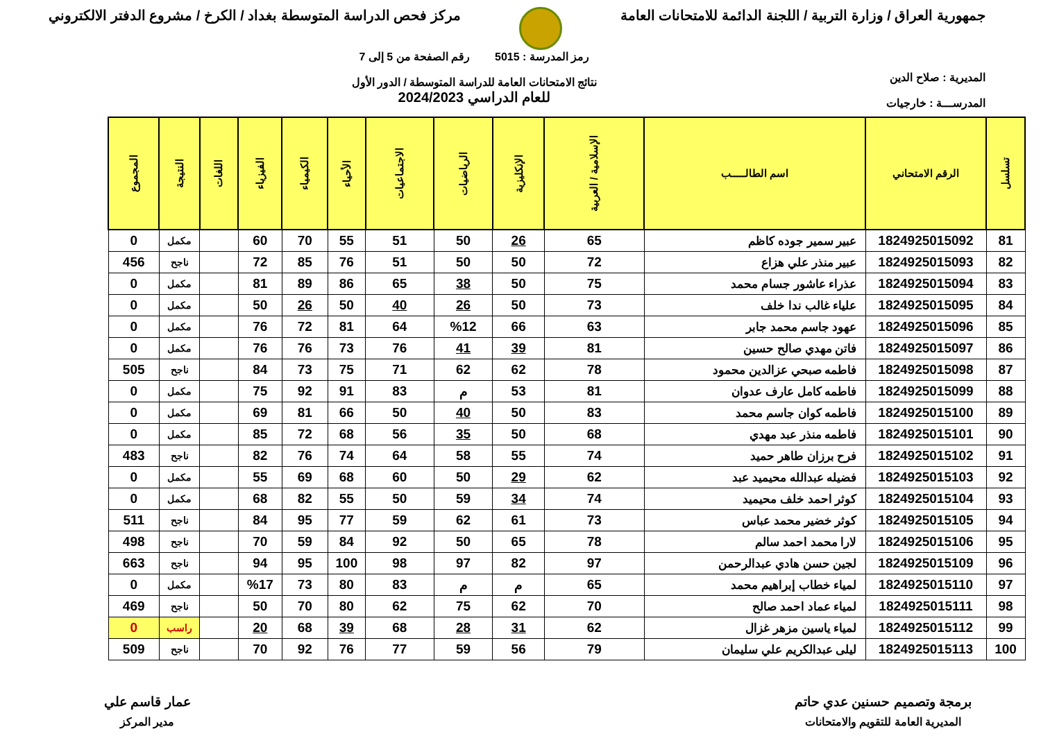جمهورية العراق / وزارة التربية / اللجنة الدائمة للامتحانات العامة
مركز فحص الدراسة المتوسطة بغداد / الكرخ / مشروع الدفتر الالكتروني
المديرية : صلاح الدين
المدرســـة : خارجيات
رمز المدرسة : 5015 رقم الصفحة من 5 إلى 7
نتائج الامتحانات العامة للدراسة المتوسطة / الدور الأول
للعام الدراسي 2024/2023
| تسلسل | الرقم الامتحاني | اسم الطالـــــب | الإسلامية / العربية | الإنكليزية | الرياضيات | الاجتماعيات | الأحياء | الكيمياء | الفيزياء | اللغات | النتيجة | المجموع |
| --- | --- | --- | --- | --- | --- | --- | --- | --- | --- | --- | --- | --- |
| 81 | 1824925015092 | عبير سمير جوده كاظم | 65 | 26 | 50 | 51 | 55 | 70 | 60 | | مكمل | 0 |
| 82 | 1824925015093 | عبير منذر علي هزاع | 72 | 50 | 50 | 51 | 76 | 85 | 72 | | ناجح | 456 |
| 83 | 1824925015094 | عذراء عاشور جسام محمد | 75 | 50 | 38 | 65 | 86 | 89 | 81 | | مكمل | 0 |
| 84 | 1824925015095 | علياء غالب ندا خلف | 73 | 50 | 26 | 40 | 50 | 26 | 50 | | مكمل | 0 |
| 85 | 1824925015096 | عهود جاسم محمد جابر | 63 | 66 | %12 | 64 | 81 | 72 | 76 | | مكمل | 0 |
| 86 | 1824925015097 | فاتن مهدي صالح حسين | 81 | 39 | 41 | 76 | 73 | 76 | 76 | | مكمل | 0 |
| 87 | 1824925015098 | فاطمه صبحي عزالدين محمود | 78 | 62 | 62 | 71 | 75 | 73 | 84 | | ناجح | 505 |
| 88 | 1824925015099 | فاطمه كامل عارف عدوان | 81 | 53 | م | 83 | 91 | 92 | 75 | | مكمل | 0 |
| 89 | 1824925015100 | فاطمه كوان جاسم محمد | 83 | 50 | 40 | 50 | 66 | 81 | 69 | | مكمل | 0 |
| 90 | 1824925015101 | فاطمه منذر عبد مهدي | 68 | 50 | 35 | 56 | 68 | 72 | 85 | | مكمل | 0 |
| 91 | 1824925015102 | فرح برزان طاهر حميد | 74 | 55 | 58 | 64 | 74 | 76 | 82 | | ناجح | 483 |
| 92 | 1824925015103 | فضيله عبدالله محيميد عبد | 62 | 29 | 50 | 60 | 68 | 69 | 55 | | مكمل | 0 |
| 93 | 1824925015104 | كوثر احمد خلف محيميد | 74 | 34 | 59 | 50 | 55 | 82 | 68 | | مكمل | 0 |
| 94 | 1824925015105 | كوثر خضير محمد عباس | 73 | 61 | 62 | 59 | 77 | 95 | 84 | | ناجح | 511 |
| 95 | 1824925015106 | لارا محمد احمد سالم | 78 | 65 | 50 | 92 | 84 | 59 | 70 | | ناجح | 498 |
| 96 | 1824925015109 | لجين حسن هادي عبدالرحمن | 97 | 82 | 97 | 98 | 100 | 95 | 94 | | ناجح | 663 |
| 97 | 1824925015110 | لمياء خطاب إبراهيم محمد | 65 | م | م | 83 | 80 | 73 | %17 | | مكمل | 0 |
| 98 | 1824925015111 | لمياء عماد احمد صالح | 70 | 62 | 75 | 62 | 80 | 70 | 50 | | ناجح | 469 |
| 99 | 1824925015112 | لمياء ياسين مزهر غزال | 62 | 31 | 28 | 68 | 39 | 68 | 20 | | راسب | 0 |
| 100 | 1824925015113 | ليلى عبدالكريم علي سليمان | 79 | 56 | 59 | 77 | 76 | 92 | 70 | | ناجح | 509 |
برمجة وتصميم حسنين عدي حاتم
المديرية العامة للتقويم والامتحانات
عمار قاسم علي
مدير المركز